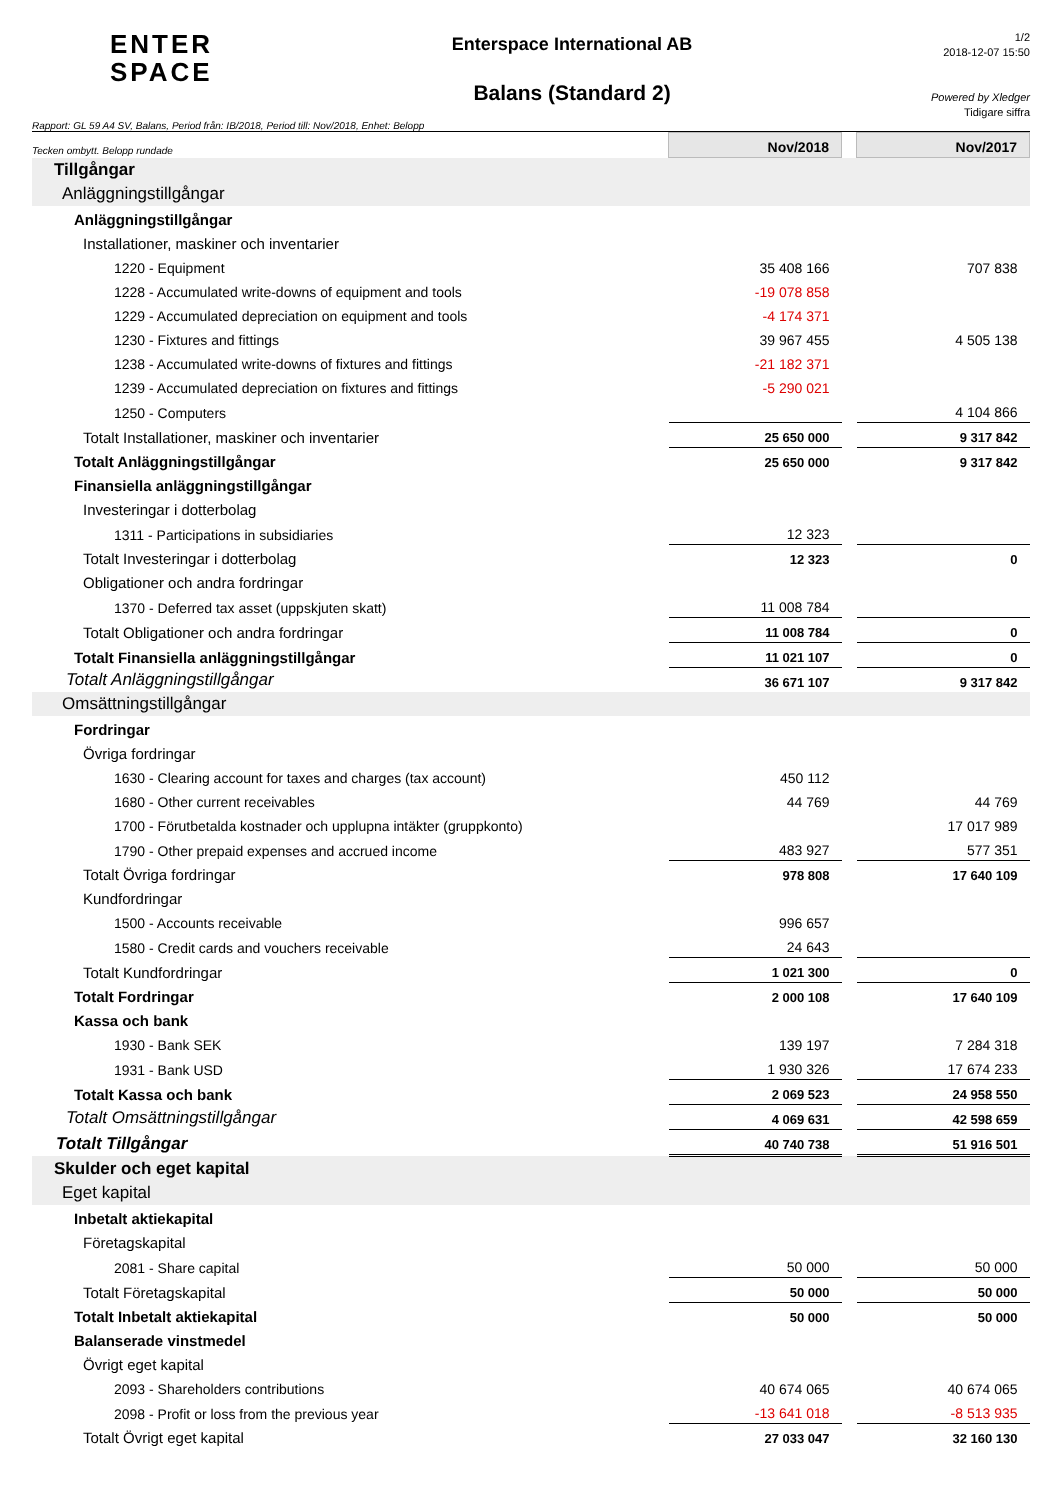ENTER
SPACE
Enterspace International AB
Balans (Standard 2)
1/2
2018-12-07 15:50
Powered by Xledger
Tidigare siffra
Rapport: GL 59 A4 SV, Balans, Period från: IB/2018, Period till: Nov/2018, Enhet: Belopp
| Tecken ombytt. Belopp rundade | Nov/2018 | | Nov/2017 |
| Tillgångar | | | |
| Anläggningstillgångar | | | |
| Anläggningstillgångar | | | |
| Installationer, maskiner och inventarier | | | |
| 1220 - Equipment | 35 408 166 | | 707 838 |
| 1228 - Accumulated write-downs of equipment and tools | -19 078 858 | | |
| 1229 - Accumulated depreciation on equipment and tools | -4 174 371 | | |
| 1230 - Fixtures and fittings | 39 967 455 | | 4 505 138 |
| 1238 - Accumulated write-downs of fixtures and fittings | -21 182 371 | | |
| 1239 - Accumulated depreciation on fixtures and fittings | -5 290 021 | | |
| 1250 - Computers | | | 4 104 866 |
| Totalt Installationer, maskiner och inventarier | 25 650 000 | | 9 317 842 |
| Totalt Anläggningstillgångar | 25 650 000 | | 9 317 842 |
| Finansiella anläggningstillgångar | | | |
| Investeringar i dotterbolag | | | |
| 1311 - Participations in subsidiaries | 12 323 | | |
| Totalt Investeringar i dotterbolag | 12 323 | | 0 |
| Obligationer och andra fordringar | | | |
| 1370 - Deferred tax asset (uppskjuten skatt) | 11 008 784 | | |
| Totalt Obligationer och andra fordringar | 11 008 784 | | 0 |
| Totalt Finansiella anläggningstillgångar | 11 021 107 | | 0 |
| Totalt Anläggningstillgångar | 36 671 107 | | 9 317 842 |
| Omsättningstillgångar | | | |
| Fordringar | | | |
| Övriga fordringar | | | |
| 1630 - Clearing account for taxes and charges (tax account) | 450 112 | | |
| 1680 - Other current receivables | 44 769 | | 44 769 |
| 1700 - Förutbetalda kostnader och upplupna intäkter (gruppkonto) | | | 17 017 989 |
| 1790 - Other prepaid expenses and accrued income | 483 927 | | 577 351 |
| Totalt Övriga fordringar | 978 808 | | 17 640 109 |
| Kundfordringar | | | |
| 1500 - Accounts receivable | 996 657 | | |
| 1580 - Credit cards and vouchers receivable | 24 643 | | |
| Totalt Kundfordringar | 1 021 300 | | 0 |
| Totalt Fordringar | 2 000 108 | | 17 640 109 |
| Kassa och bank | | | |
| 1930 - Bank SEK | 139 197 | | 7 284 318 |
| 1931 - Bank USD | 1 930 326 | | 17 674 233 |
| Totalt Kassa och bank | 2 069 523 | | 24 958 550 |
| Totalt Omsättningstillgångar | 4 069 631 | | 42 598 659 |
| Totalt Tillgångar | 40 740 738 | | 51 916 501 |
| Skulder och eget kapital | | | |
| Eget kapital | | | |
| Inbetalt aktiekapital | | | |
| Företagskapital | | | |
| 2081 - Share capital | 50 000 | | 50 000 |
| Totalt Företagskapital | 50 000 | | 50 000 |
| Totalt Inbetalt aktiekapital | 50 000 | | 50 000 |
| Balanserade vinstmedel | | | |
| Övrigt eget kapital | | | |
| 2093 - Shareholders contributions | 40 674 065 | | 40 674 065 |
| 2098 - Profit or loss from the previous year | -13 641 018 | | -8 513 935 |
| Totalt Övrigt eget kapital | 27 033 047 | | 32 160 130 |